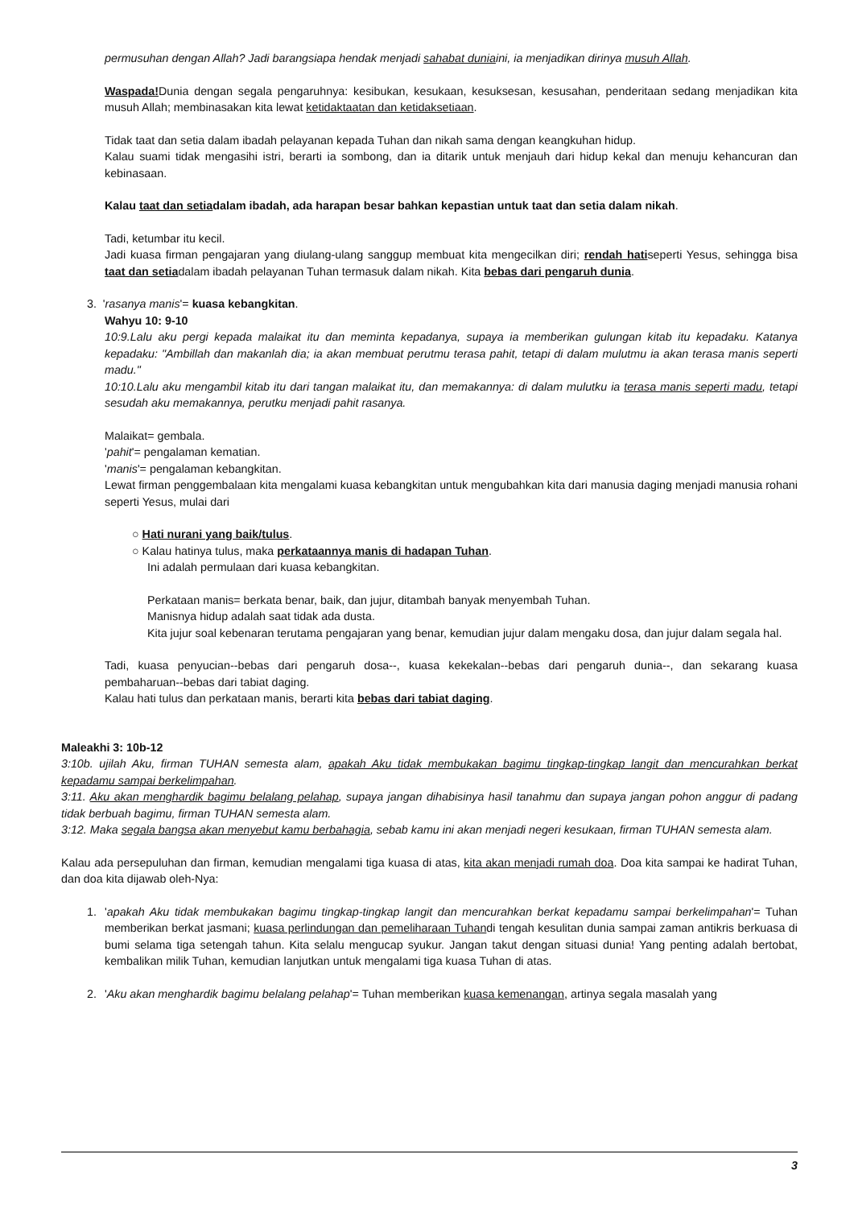permusuhan dengan Allah? Jadi barangsiapa hendak menjadi sahabat duniaini, ia menjadikan dirinya musuh Allah.
Waspada!Dunia dengan segala pengaruhnya: kesibukan, kesukaan, kesuksesan, kesusahan, penderitaan sedang menjadikan kita musuh Allah; membinasakan kita lewat ketidaktaatan dan ketidaksetiaan.
Tidak taat dan setia dalam ibadah pelayanan kepada Tuhan dan nikah sama dengan keangkuhan hidup.
Kalau suami tidak mengasihi istri, berarti ia sombong, dan ia ditarik untuk menjauh dari hidup kekal dan menuju kehancuran dan kebinasaan.
Kalau taat dan setiadalam ibadah, ada harapan besar bahkan kepastian untuk taat dan setia dalam nikah.
Tadi, ketumbar itu kecil.
Jadi kuasa firman pengajaran yang diulang-ulang sanggup membuat kita mengecilkan diri; rendah hatiseperti Yesus, sehingga bisa taat dan setiadalam ibadah pelayanan Tuhan termasuk dalam nikah. Kita bebas dari pengaruh dunia.
3. 'rasanya manis'= kuasa kebangkitan.
Wahyu 10: 9-10
10:9.Lalu aku pergi kepada malaikat itu dan meminta kepadanya, supaya ia memberikan gulungan kitab itu kepadaku. Katanya kepadaku: "Ambillah dan makanlah dia; ia akan membuat perutmu terasa pahit, tetapi di dalam mulutmu ia akan terasa manis seperti madu."
10:10.Lalu aku mengambil kitab itu dari tangan malaikat itu, dan memakannya: di dalam mulutku ia terasa manis seperti madu, tetapi sesudah aku memakannya, perutku menjadi pahit rasanya.
Malaikat= gembala.
'pahit'= pengalaman kematian.
'manis'= pengalaman kebangkitan.
Lewat firman penggembalaan kita mengalami kuasa kebangkitan untuk mengubahkan kita dari manusia daging menjadi manusia rohani seperti Yesus, mulai dari
○ Hati nurani yang baik/tulus.
○ Kalau hatinya tulus, maka perkataannya manis di hadapan Tuhan.
Ini adalah permulaan dari kuasa kebangkitan.
Perkataan manis= berkata benar, baik, dan jujur, ditambah banyak menyembah Tuhan.
Manisnya hidup adalah saat tidak ada dusta.
Kita jujur soal kebenaran terutama pengajaran yang benar, kemudian jujur dalam mengaku dosa, dan jujur dalam segala hal.
Tadi, kuasa penyucian--bebas dari pengaruh dosa--, kuasa kekekalan--bebas dari pengaruh dunia--, dan sekarang kuasa pembaharuan--bebas dari tabiat daging.
Kalau hati tulus dan perkataan manis, berarti kita bebas dari tabiat daging.
Maleakhi 3: 10b-12
3:10b. ujilah Aku, firman TUHAN semesta alam, apakah Aku tidak membukakan bagimu tingkap-tingkap langit dan mencurahkan berkat kepadamu sampai berkelimpahan.
3:11. Aku akan menghardik bagimu belalang pelahap, supaya jangan dihabisinya hasil tanahmu dan supaya jangan pohon anggur di padang tidak berbuah bagimu, firman TUHAN semesta alam.
3:12. Maka segala bangsa akan menyebut kamu berbahagia, sebab kamu ini akan menjadi negeri kesukaan, firman TUHAN semesta alam.
Kalau ada persepuluhan dan firman, kemudian mengalami tiga kuasa di atas, kita akan menjadi rumah doa. Doa kita sampai ke hadirat Tuhan, dan doa kita dijawab oleh-Nya:
1. 'apakah Aku tidak membukakan bagimu tingkap-tingkap langit dan mencurahkan berkat kepadamu sampai berkelimpahan'= Tuhan memberikan berkat jasmani; kuasa perlindungan dan pemeliharaan Tuhandi tengah kesulitan dunia sampai zaman antikris berkuasa di bumi selama tiga setengah tahun. Kita selalu mengucap syukur. Jangan takut dengan situasi dunia! Yang penting adalah bertobat, kembalikan milik Tuhan, kemudian lanjutkan untuk mengalami tiga kuasa Tuhan di atas.
2. 'Aku akan menghardik bagimu belalang pelahap'= Tuhan memberikan kuasa kemenangan, artinya segala masalah yang
3